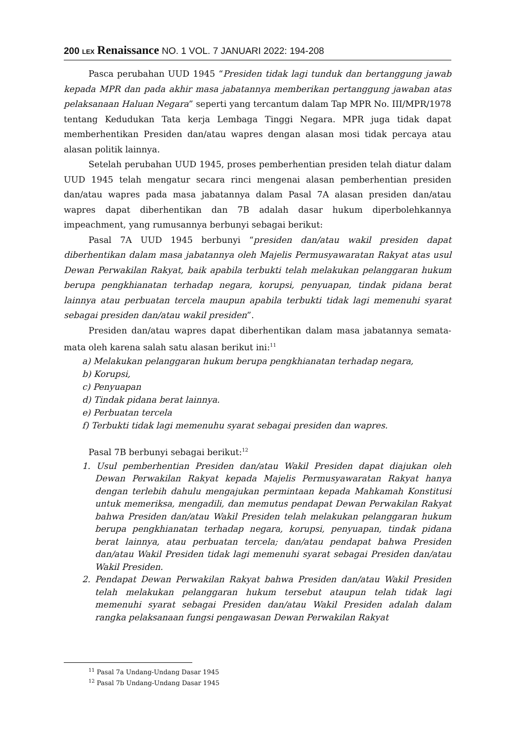200 LEX Renaissance NO. 1 VOL. 7 JANUARI 2022: 194-208
Pasca perubahan UUD 1945 “Presiden tidak lagi tunduk dan bertanggung jawab kepada MPR dan pada akhir masa jabatannya memberikan pertanggung jawaban atas pelaksanaan Haluan Negara” seperti yang tercantum dalam Tap MPR No. III/MPR/1978 tentang Kedudukan Tata kerja Lembaga Tinggi Negara. MPR juga tidak dapat memberhentikan Presiden dan/atau wapres dengan alasan mosi tidak percaya atau alasan politik lainnya.
Setelah perubahan UUD 1945, proses pemberhentian presiden telah diatur dalam UUD 1945 telah mengatur secara rinci mengenai alasan pemberhentian presiden dan/atau wapres pada masa jabatannya dalam Pasal 7A alasan presiden dan/atau wapres dapat diberhentikan dan 7B adalah dasar hukum diperbolehkannya impeachment, yang rumusannya berbunyi sebagai berikut:
Pasal 7A UUD 1945 berbunyi “presiden dan/atau wakil presiden dapat diberhentikan dalam masa jabatannya oleh Majelis Permusyawaratan Rakyat atas usul Dewan Perwakilan Rakyat, baik apabila terbukti telah melakukan pelanggaran hukum berupa pengkhianatan terhadap negara, korupsi, penyuapan, tindak pidana berat lainnya atau perbuatan tercela maupun apabila terbukti tidak lagi memenuhi syarat sebagai presiden dan/atau wakil presiden”.
Presiden dan/atau wapres dapat diberhentikan dalam masa jabatannya semata-mata oleh karena salah satu alasan berikut ini:<sup>11</sup>
a) Melakukan pelanggaran hukum berupa pengkhianatan terhadap negara,
b) Korupsi,
c) Penyuapan
d) Tindak pidana berat lainnya.
e) Perbuatan tercela
f) Terbukti tidak lagi memenuhu syarat sebagai presiden dan wapres.
Pasal 7B berbunyi sebagai berikut:<sup>12</sup>
1. Usul pemberhentian Presiden dan/atau Wakil Presiden dapat diajukan oleh Dewan Perwakilan Rakyat kepada Majelis Permusyawaratan Rakyat hanya dengan terlebih dahulu mengajukan permintaan kepada Mahkamah Konstitusi untuk memeriksa, mengadili, dan memutus pendapat Dewan Perwakilan Rakyat bahwa Presiden dan/atau Wakil Presiden telah melakukan pelanggaran hukum berupa pengkhianatan terhadap negara, korupsi, penyuapan, tindak pidana berat lainnya, atau perbuatan tercela; dan/atau pendapat bahwa Presiden dan/atau Wakil Presiden tidak lagi memenuhi syarat sebagai Presiden dan/atau Wakil Presiden.
2. Pendapat Dewan Perwakilan Rakyat bahwa Presiden dan/atau Wakil Presiden telah melakukan pelanggaran hukum tersebut ataupun telah tidak lagi memenuhi syarat sebagai Presiden dan/atau Wakil Presiden adalah dalam rangka pelaksanaan fungsi pengawasan Dewan Perwakilan Rakyat
<sup>11</sup> Pasal 7a Undang-Undang Dasar 1945
<sup>12</sup> Pasal 7b Undang-Undang Dasar 1945